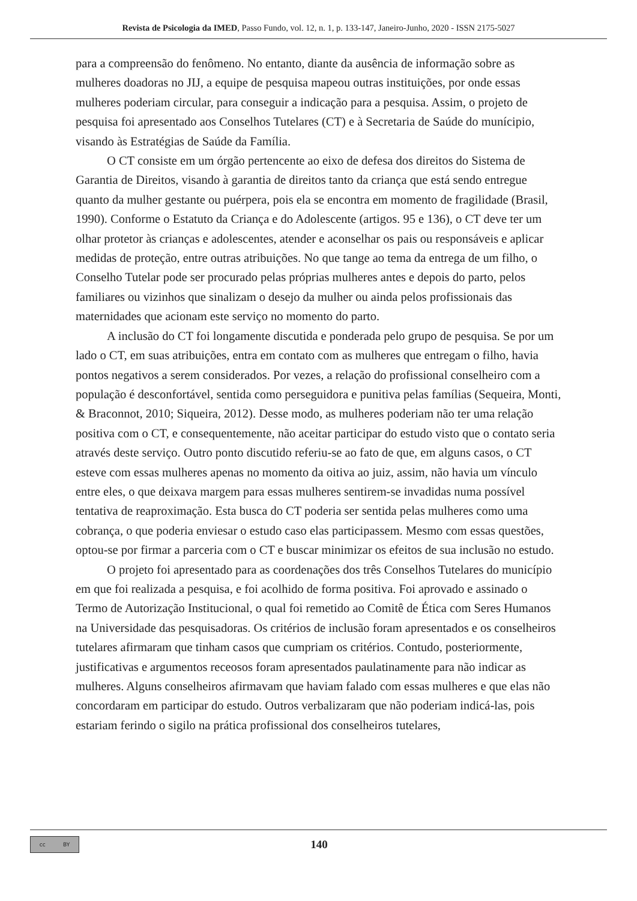Revista de Psicologia da IMED, Passo Fundo, vol. 12, n. 1, p. 133-147, Janeiro-Junho, 2020 - ISSN 2175-5027
para a compreensão do fenômeno. No entanto, diante da ausência de informação sobre as mulheres doadoras no JIJ, a equipe de pesquisa mapeou outras instituições, por onde essas mulheres poderiam circular, para conseguir a indicação para a pesquisa. Assim, o projeto de pesquisa foi apresentado aos Conselhos Tutelares (CT) e à Secretaria de Saúde do munícipio, visando às Estratégias de Saúde da Família.
O CT consiste em um órgão pertencente ao eixo de defesa dos direitos do Sistema de Garantia de Direitos, visando à garantia de direitos tanto da criança que está sendo entregue quanto da mulher gestante ou puérpera, pois ela se encontra em momento de fragilidade (Brasil, 1990). Conforme o Estatuto da Criança e do Adolescente (artigos. 95 e 136), o CT deve ter um olhar protetor às crianças e adolescentes, atender e aconselhar os pais ou responsáveis e aplicar medidas de proteção, entre outras atribuições. No que tange ao tema da entrega de um filho, o Conselho Tutelar pode ser procurado pelas próprias mulheres antes e depois do parto, pelos familiares ou vizinhos que sinalizam o desejo da mulher ou ainda pelos profissionais das maternidades que acionam este serviço no momento do parto.
A inclusão do CT foi longamente discutida e ponderada pelo grupo de pesquisa. Se por um lado o CT, em suas atribuições, entra em contato com as mulheres que entregam o filho, havia pontos negativos a serem considerados. Por vezes, a relação do profissional conselheiro com a população é desconfortável, sentida como perseguidora e punitiva pelas famílias (Sequeira, Monti, & Braconnot, 2010; Siqueira, 2012). Desse modo, as mulheres poderiam não ter uma relação positiva com o CT, e consequentemente, não aceitar participar do estudo visto que o contato seria através deste serviço. Outro ponto discutido referiu-se ao fato de que, em alguns casos, o CT esteve com essas mulheres apenas no momento da oitiva ao juiz, assim, não havia um vínculo entre eles, o que deixava margem para essas mulheres sentirem-se invadidas numa possível tentativa de reaproximação. Esta busca do CT poderia ser sentida pelas mulheres como uma cobrança, o que poderia enviesar o estudo caso elas participassem. Mesmo com essas questões, optou-se por firmar a parceria com o CT e buscar minimizar os efeitos de sua inclusão no estudo.
O projeto foi apresentado para as coordenações dos três Conselhos Tutelares do município em que foi realizada a pesquisa, e foi acolhido de forma positiva. Foi aprovado e assinado o Termo de Autorização Institucional, o qual foi remetido ao Comitê de Ética com Seres Humanos na Universidade das pesquisadoras. Os critérios de inclusão foram apresentados e os conselheiros tutelares afirmaram que tinham casos que cumpriam os critérios. Contudo, posteriormente, justificativas e argumentos receosos foram apresentados paulatinamente para não indicar as mulheres. Alguns conselheiros afirmavam que haviam falado com essas mulheres e que elas não concordaram em participar do estudo. Outros verbalizaram que não poderiam indicá-las, pois estariam ferindo o sigilo na prática profissional dos conselheiros tutelares,
cc BY
140